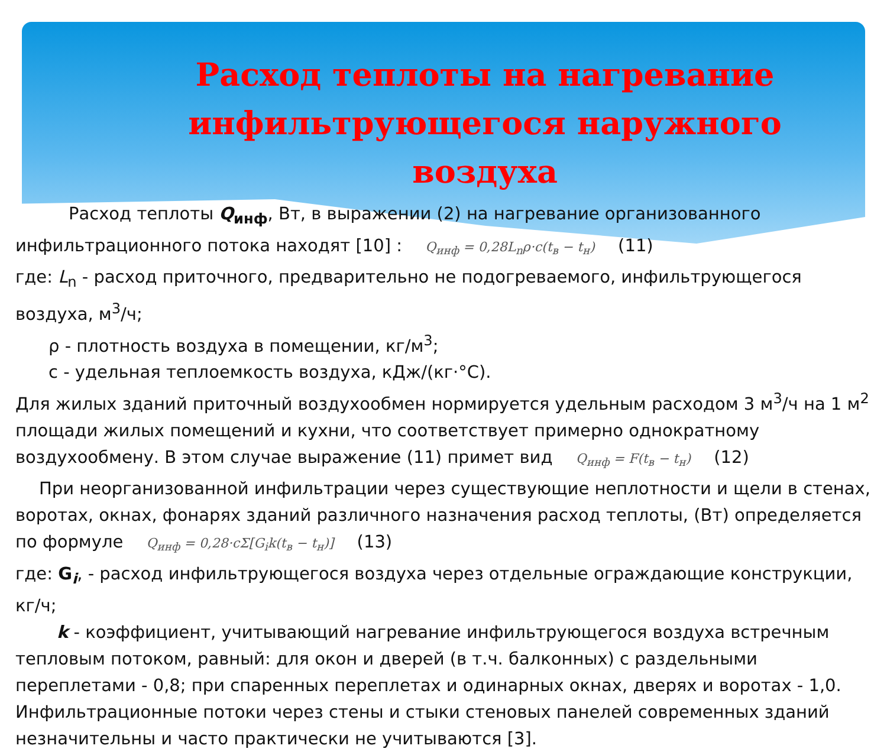Расход теплоты на нагревание инфильтрующегося наружного воздуха
Расход теплоты Q<sub>инф</sub>, Вт, в выражении (2) на нагревание организованного
инфильтрационного потока находят [10] : Q<sub>инф</sub> = 0,28L<sub>n</sub>ρ·c(t<sub>в</sub> − t<sub>н</sub>) (11)
где: L<sub>n</sub> - расход приточного, предварительно не подогреваемого, инфильтрующегося воздуха, м<sup>3</sup>/ч;
ρ - плотность воздуха в помещении, кг/м<sup>3</sup>;
c - удельная теплоемкость воздуха, кДж/(кг·°С).
Для жилых зданий приточный воздухообмен нормируется удельным расходом 3 м<sup>3</sup>/ч на 1 м<sup>2</sup> площади жилых помещений и кухни, что соответствует примерно однократному воздухообмену. В этом случае выражение (11) примет вид Q<sub>инф</sub> = F(t<sub>в</sub> − t<sub>н</sub>) (12)
При неорганизованной инфильтрации через существующие неплотности и щели в стенах, воротах, окнах, фонарях зданий различного назначения расход теплоты, (Вт) определяется по формуле Q<sub>инф</sub> = 0,28·cΣ[G<sub>i</sub>k(t<sub>в</sub> − t<sub>н</sub>)] (13)
где: G<sub>i</sub>, - расход инфильтрующегося воздуха через отдельные ограждающие конструкции, кг/ч;
k - коэффициент, учитывающий нагревание инфильтрующегося воздуха встречным тепловым потоком, равный: для окон и дверей (в т.ч. балконных) с раздельными переплетами - 0,8; при спаренных переплетах и одинарных окнах, дверях и воротах - 1,0. Инфильтрационные потоки через стены и стыки стеновых панелей современных зданий незначительны и часто практически не учитываются [3].